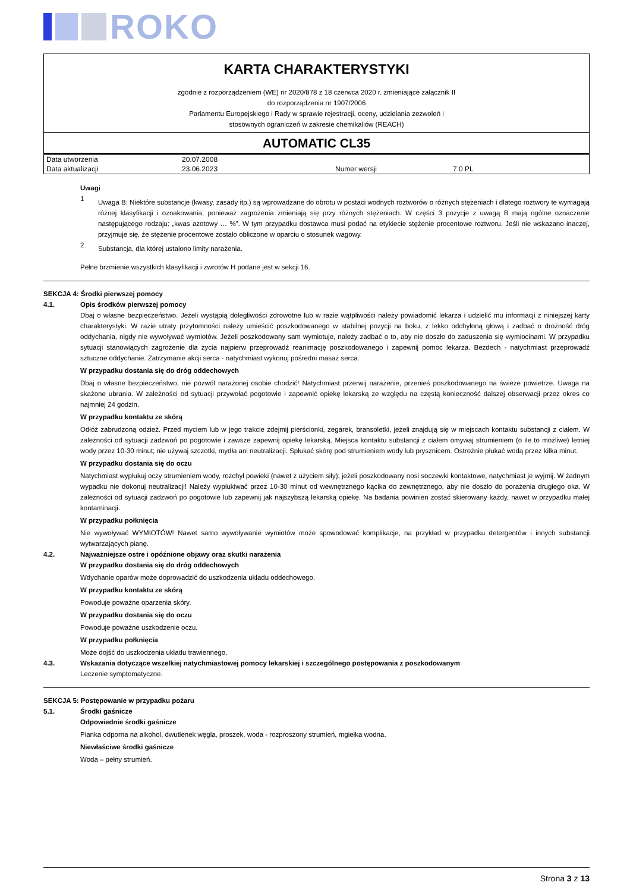ROKO
KARTA CHARAKTERYSTYKI
zgodnie z rozporządzeniem (WE) nr 2020/878 z 18 czerwca 2020 r. zmieniające załącznik II
do rozporządzenia nr 1907/2006
Parlamentu Europejskiego i Rady w sprawie rejestracji, oceny, udzielania zezwoleń i
stosownych ograniczeń w zakresie chemikaliów (REACH)
AUTOMATIC CL35
| Data utworzenia | 20.07.2008 | | |
| Data aktualizacji | 23.06.2023 | Numer wersji | 7.0 PL |
Uwagi
1
Uwaga B: Niektóre substancje (kwasy, zasady itp.) są wprowadzane do obrotu w postaci wodnych roztworów o różnych stężeniach i dlatego roztwory te wymagają różnej klasyfikacji i oznakowania, ponieważ zagrożenia zmieniają się przy różnych stężeniach. W części 3 pozycje z uwagą B mają ogólne oznaczenie następującego rodzaju: „kwas azotowy … %”. W tym przypadku dostawca musi podać na etykiecie stężenie procentowe roztworu. Jeśli nie wskazano inaczej, przyjmuje się, że stężenie procentowe zostało obliczone w oparciu o stosunek wagowy.
2
Substancja, dla której ustalono limity narażenia.
Pełne brzmienie wszystkich klasyfikacji i zwrotów H podane jest w sekcji 16.
SEKCJA 4: Środki pierwszej pomocy
4.1. Opis środków pierwszej pomocy
Dbaj o własne bezpieczeństwo. Jeżeli wystąpią dolegliwości zdrowotne lub w razie wątpliwości należy powiadomić lekarza i udzielić mu informacji z niniejszej karty charakterystyki. W razie utraty przytomności należy umieścić poszkodowanego w stabilnej pozycji na boku, z lekko odchyloną głową i zadbać o drożność dróg oddychania, nigdy nie wywoływać wymiotów. Jeżeli poszkodowany sam wymiotuje, należy zadbać o to, aby nie doszło do zaduszenia się wymiocinami. W przypadku sytuacji stanowiących zagrożenie dla życia najpierw przeprowadź reanimację poszkodowanego i zapewnij pomoc lekarza. Bezdech - natychmiast przeprowadź sztuczne oddychanie. Zatrzymanie akcji serca - natychmiast wykonuj pośredni masaż serca.
W przypadku dostania się do dróg oddechowych
Dbaj o własne bezpieczeństwo, nie pozwól narażonej osobie chodzić! Natychmiast przerwij narażenie, przenieś poszkodowanego na świeże powietrze. Uwaga na skażone ubrania. W zależności od sytuacji przywołać pogotowie i zapewnić opiekę lekarską ze względu na częstą konieczność dalszej obserwacji przez okres co najmniej 24 godzin.
W przypadku kontaktu ze skórą
Odłóż zabrudzoną odzież. Przed myciem lub w jego trakcie zdejmij pierścionki, zegarek, bransoletki, jeżeli znajdują się w miejscach kontaktu substancji z ciałem. W zależności od sytuacji zadzwoń po pogotowie i zawsze zapewnij opiekę lekarską. Miejsca kontaktu substancji z ciałem omywaj strumieniem (o ile to możliwe) letniej wody przez 10-30 minut; nie używaj szczotki, mydła ani neutralizacji. Spłukać skórę pod strumieniem wody lub prysznicem. Ostrożnie płukać wodą przez kilka minut.
W przypadku dostania się do oczu
Natychmiast wypłukuj oczy strumieniem wody, rozchyl powieki (nawet z użyciem siły); jeżeli poszkodowany nosi soczewki kontaktowe, natychmiast je wyjmij. W żadnym wypadku nie dokonuj neutralizacji! Należy wypłukiwać przez 10-30 minut od wewnętrznego kącika do zewnętrznego, aby nie doszło do porażenia drugiego oka. W zależności od sytuacji zadzwoń po pogotowie lub zapewnij jak najszybszą lekarską opiekę. Na badania powinien zostać skierowany każdy, nawet w przypadku małej kontaminacji.
W przypadku połknięcia
Nie wywoływać WYMIOTÓW! Nawet samo wywoływanie wymiotów może spowodować komplikacje, na przykład w przypadku detergentów i innych substancji wytwarzających pianę.
4.2. Najważniejsze ostre i opóźnione objawy oraz skutki narażenia
W przypadku dostania się do dróg oddechowych
Wdychanie oparów może doprowadzić do uszkodzenia układu oddechowego.
W przypadku kontaktu ze skórą
Powoduje poważne oparzenia skóry.
W przypadku dostania się do oczu
Powoduje poważne uszkodzenie oczu.
W przypadku połknięcia
Może dojść do uszkodzenia układu trawiennego.
4.3. Wskazania dotyczące wszelkiej natychmiastowej pomocy lekarskiej i szczególnego postępowania z poszkodowanym
Leczenie symptomatyczne.
SEKCJA 5: Postępowanie w przypadku pożaru
5.1. Środki gaśnicze
Odpowiednie środki gaśnicze
Pianka odporna na alkohol, dwutlenek węgla, proszek, woda - rozproszony strumień, mgiełka wodna.
Niewłaściwe środki gaśnicze
Woda – pełny strumień.
Strona 3 z 13